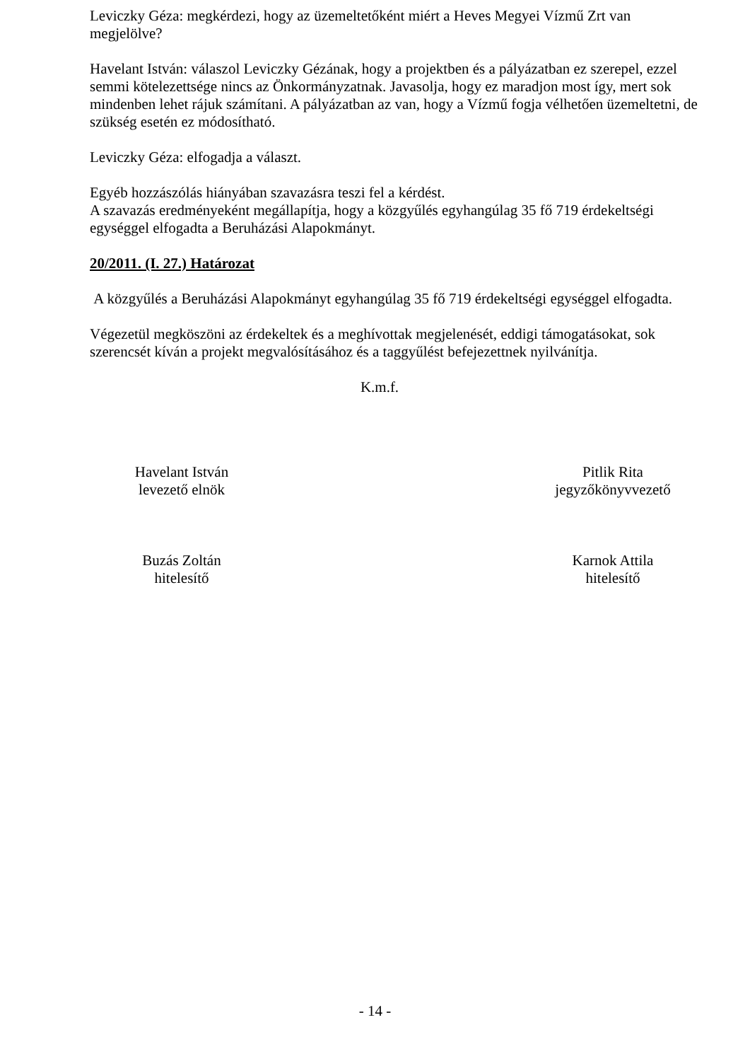Leviczky Géza: megkérdezi, hogy az üzemeltetőként miért a Heves Megyei Vízmű Zrt van megjelölve?
Havelant István: válaszol Leviczky Gézának, hogy a projektben és a pályázatban ez szerepel, ezzel semmi kötelezettsége nincs az Önkormányzatnak. Javasolja, hogy ez maradjon most így, mert sok mindenben lehet rájuk számítani. A pályázatban az van, hogy a Vízmű fogja vélhetően üzemeltetni, de szükség esetén ez módosítható.
Leviczky Géza: elfogadja a választ.
Egyéb hozzászólás hiányában szavazásra teszi fel a kérdést.
A szavazás eredményeként megállapítja, hogy a közgyűlés egyhangúlag 35 fő 719 érdekeltségi egységgel elfogadta a Beruházási Alapokmányt.
20/2011. (I. 27.) Határozat
A közgyűlés a Beruházási Alapokmányt egyhangúlag 35 fő 719 érdekeltségi egységgel elfogadta.
Végezetül megköszöni az érdekeltek és a meghívottak megjelenését, eddigi támogatásokat, sok szerencsét kíván a projekt megvalósításához és a taggyűlést befejezettnek nyilvánítja.
K.m.f.
Havelant István
levezető elnök
Pitlik Rita
jegyzőkönyvvezető
Buzás Zoltán
hitelesítő
Karnok Attila
hitelesítő
- 14 -